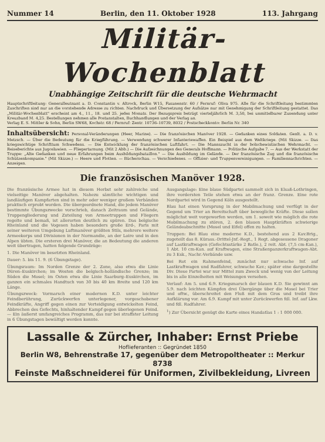Nummer 14 Berlin, den 11. Oktober 1928 113. Jahrgang
Militär-Wochenblatt
Unabhängige Zeitschrift für die deutsche Wehrmacht
Hauptschriftleitung: Generalleutnant a. D. Constantin v. Altrock, Berlin W15, Fasanenstr. 60 / Fernruf: Oliva 975. Alle für die Schriftleitung bestimmten Zuschriften sind nur an die vorstehende Adresse zu richten. Nachdruck und Übersetzung der Aufsätze nur mit Genehmigung der Schriftleitung gestattet. Das „Militär-Wochenblatt" erscheint am 4., 11., 18. und 25. jedes Monats. Der Bezugspreis beträgt vierteljährlich M. 3,50, bei unmittelbarer Zusendung unter Kreuzband M. 4,25. Bestellungen nehmen alle Postanstalten, Buchhandlungen und der Verlag an.
Verlag E. S. Mittler & Sohn, Berlin SW68, Kochstr. 68 / Fernruf: Zentr. 10736–10739, 8032 / Postscheckkonto: Berlin Nr. 340
Inhaltsübersicht: Personal-Veränderungen (Heer, Marine). — Die französischen Manöver 1928. — Gedanken eines Soldaten. Genlt. a. D. v. Metzsch. — Über die Bedeutung für die Kriegführung. — Verwendung schwerer Infanteriewaffen. Ein Beispiel aus dem Weltkriege. (Mit Skizze. — Das kriegswichtige Schrifttum Schwedens. — Die Entwicklung der französischen Luftfahrt. — Die Mannszucht in der bolschewistischen Wehrmacht. — Reiseberichte aus Jugoslawien. — Fliegertarnung. (Mit 2 Abb.) — Die Aufzeichnungen des Generals Hoffmann. — Politische Aufgabe 7. — Aus der Werkstatt der Truppe: „Alte Gedanken und neue Erfahrungen beim Ausbildungsbataillon." — Die Ausbildung im Gelände. — Der französische Zug und die französische Schützenkompanie." (Mit Skizze.) — Heere und Flotten. — Bücherschau. — Verschiedenes. — Offizier- und Truppenvereinigungen. — Familiennachrichten. — Anzeigen.
Die französischen Manöver 1928.
Die französische Armee hat in diesem Herbst sehr zahlreiche und vielseitige Manöver abgehalten. Nahezu sämtliche wichtigen und landläufigen Kampfarten sind in mehr oder weniger großem Verbänden praktisch erprobt worden. Die übergeordnete Hand, die jedem Manöver bestimmte Übungszwecke vorschrieb, danach Zeitraum und Gelände, Truppengliederung und Zuteilung von Armeetruppen und Fliegern regelte und bemaß, ist allerorten deutlich zu spüren. Das belgische Rheinland und die Vogesen haben besonders große Erd-, Paris mit seiner weiteren Umgebung Luftmanöver größten Stils, mehrere weitere Armeekorps und Divisionen in der Normandie, an der Loire und in den Alpen übten. Die ersteren drei Manöver, die an Bedeutung die anderen weit übertragen, hatten folgende Grundzüge:
1. Die Manöver im besetzten Rheinland.
Dauer: 5. bis 11. 9. (6 Übungstage).
Übungsraum: Im Norden Grenze der 2. Zone, also etwa die Linie Düren–Euskirchen; im Westen die belgisch-holländische Grenze; im Süden die Mosel; im Osten etwa die Linie Saarburg–Euskirchen, im ganzen ein schmales Handtuch von 30 bis 40 km Breite und 120 km Länge.
Übungszweck: Vormarsch einer modernen K.D. unter leichter Feindberührung, Zurückwerfen unterlegener, vorgeschobener Feindkräfte, Angriff gegen einen zur Verteidigung entwickelten Feind, Abbrechen des Gefechts, hinhaltender Kampf gegen überlegenen Feind. — Ein äußerst umfangreiches Programm, das nur bei straffster Leitung in 6 Übungstagen bewältigt werden konnte.
Ausgangslage: Eine blaue Südpartei sammelt sich in Elsaß-Lothringen, ihre vordersten Teile stehen etwa an der franz. Grenze. Eine rote Nordpartei wird in Gegend Köln ausgestellt.
Blau hat einen Vorsprung in der Mobilmachung und verfügt in der Gegend um Trier an Bereitschaft über bewegliche Kräfte. Diese sollen möglichst weit vorgeworfen werden, um 1. soweit wie möglich die rote Mobilmachung zu stören, 2. den blauen Hauptkräften schwierige Geländeabschnitte (Mosel und Eifel) offen zu halten.
Truppen: Bei Blau eine moderne K.D., bestehend aus 2 Kav.Brig., zugeteilt das 8. Kürass.-Drittel-Jnf.-Regt., 1 Regt. abgesessene Dragoner auf Lastkraftwagen (Gefechtsstärke 2 Batle.), 2 reit. Abt. (7,5 cm-Kan.), 1 Abt. 10 cm-Kan. auf Kraftwagen, eine Straßenpanzerkraftwagen-Abt. zu 3 Esk., Nachr.-Verbände usw.
Bei Rot ein Rahmenfeind, zunächst nur schwache Inf. auf Lastkraftwagen und Radfahrer, schwache Kav.; später eine dargestellte Div. Diese Partei war nur Mittel zum Zweck und wenig von der Leitung bis in alle Einzelheiten mit Weisungen versehen.
Verlauf: Am 5. und 6.9. Kriegsmarsch der blauen K.D. Sie gewinnt am 5.9. nach leichten Kämpfen drei Übergänge über die Mosel bei Trier und oftw., überschreitet den Fluß mit dem Gros und treibt ihre Aufklärung vor. Am 6.9. Kampf mit unter Zurückwerfen fdl. Inf. auf Lkw. und fdl. Radfahrer.
<sup>1</sup>) Zur Übersicht genügt die Karte eines Handatlas 1 : 1 000 000.
Lassalle & Zürcher, Inhaber: Ernst Priebe
Hoflieferanten :: Gegründet 1850
Berlin W8, Behrenstraße 17, gegenüber dem Metropoltheater :: Merkur 8738
Feinste Maßschneiderei für Uniformen, Zivilbekleidung, Livreen